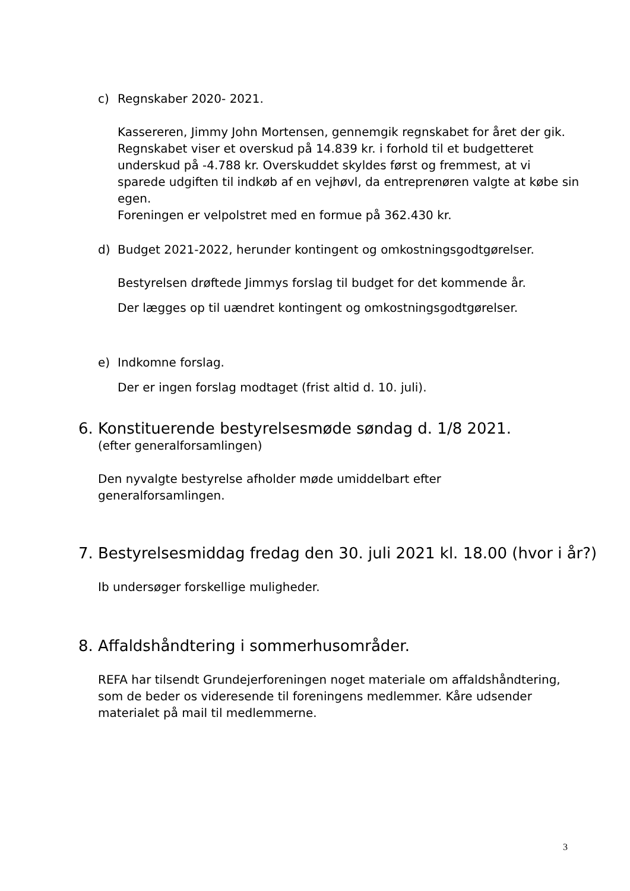c) Regnskaber 2020- 2021.
Kassereren, Jimmy John Mortensen, gennemgik regnskabet for året der gik. Regnskabet viser et overskud på 14.839 kr. i forhold til et budgetteret underskud på -4.788 kr. Overskuddet skyldes først og fremmest, at vi sparede udgiften til indkøb af en vejhøvl, da entreprenøren valgte at købe sin egen.
Foreningen er velpolstret med en formue på 362.430 kr.
d) Budget 2021-2022, herunder kontingent og omkostningsgodtgørelser.
Bestyrelsen drøftede Jimmys forslag til budget for det kommende år.
Der lægges op til uændret kontingent og omkostningsgodtgørelser.
e) Indkomne forslag.
Der er ingen forslag modtaget (frist altid d. 10. juli).
6. Konstituerende bestyrelsesmøde søndag d. 1/8 2021.
(efter generalforsamlingen)
Den nyvalgte bestyrelse afholder møde umiddelbart efter generalforsamlingen.
7. Bestyrelsesmiddag fredag den 30. juli 2021 kl. 18.00 (hvor i år?)
Ib undersøger forskellige muligheder.
8. Affaldshåndtering i sommerhusområder.
REFA har tilsendt Grundejerforeningen noget materiale om affaldshåndtering, som de beder os videresende til foreningens medlemmer. Kåre udsender materialet på mail til medlemmerne.
3